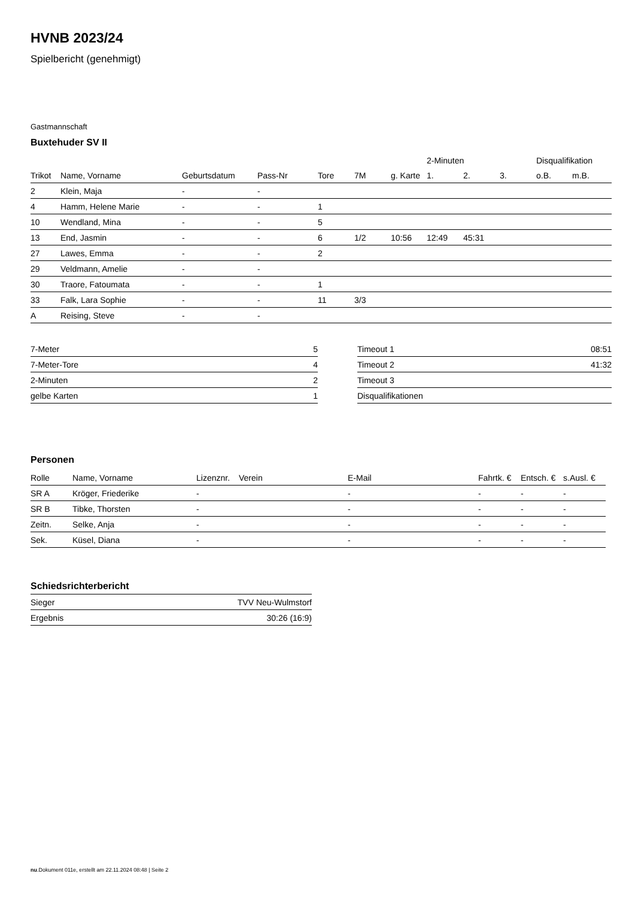HVNB 2023/24
Spielbericht (genehmigt)
Gastmannschaft
Buxtehuder SV II
| | | | | | | | 2-Minuten | | | Disqualifikation | |
| --- | --- | --- | --- | --- | --- | --- | --- | --- | --- | --- | --- |
| Trikot | Name, Vorname | Geburtsdatum | Pass-Nr | Tore | 7M | g. Karte | 1. | 2. | 3. | o.B. | m.B. |
| 2 | Klein, Maja | - | - | | | | | | | | |
| 4 | Hamm, Helene Marie | - | - | 1 | | | | | | | |
| 10 | Wendland, Mina | - | - | 5 | | | | | | | |
| 13 | End, Jasmin | - | - | 6 | 1/2 | 10:56 | 12:49 | 45:31 | | | |
| 27 | Lawes, Emma | - | - | 2 | | | | | | | |
| 29 | Veldmann, Amelie | - | - | | | | | | | | |
| 30 | Traore, Fatoumata | - | - | 1 | | | | | | | |
| 33 | Falk, Lara Sophie | - | - | 11 | 3/3 | | | | | | |
| A | Reising, Steve | - | - | | | | | | | | |
| 7-Meter | 5 |
| 7-Meter-Tore | 4 |
| 2-Minuten | 2 |
| gelbe Karten | 1 |
| Timeout 1 | 08:51 |
| Timeout 2 | 41:32 |
| Timeout 3 | |
| Disqualifikationen | |
Personen
| Rolle | Name, Vorname | Lizenznr. | Verein | E-Mail | Fahrtk. € | Entsch. € | s.Ausl. € |
| --- | --- | --- | --- | --- | --- | --- | --- |
| SR A | Kröger, Friederike | - | | - | - | - | - |
| SR B | Tibke, Thorsten | - | | - | - | - | - |
| Zeitn. | Selke, Anja | - | | - | - | - | - |
| Sek. | Küsel, Diana | - | | - | - | - | - |
Schiedsrichterbericht
| Sieger | TVV Neu-Wulmstorf |
| Ergebnis | 30:26 (16:9) |
nu.Dokument 011e, erstellt am 22.11.2024 08:48 | Seite 2